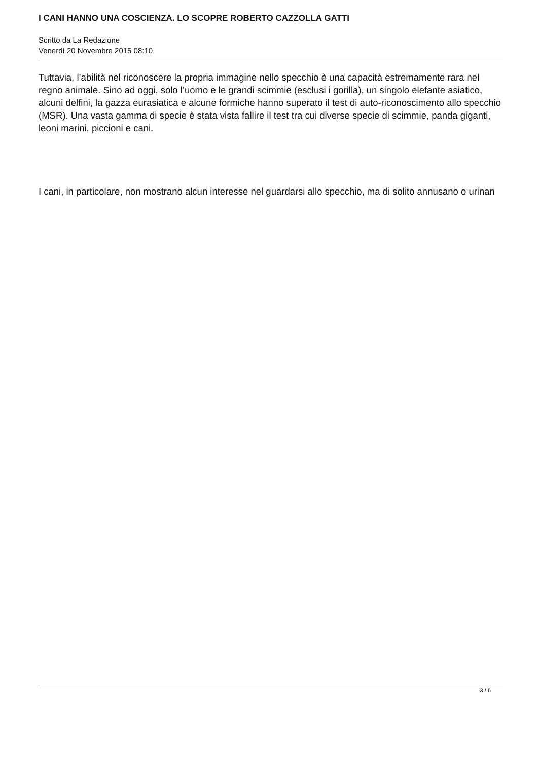I CANI HANNO UNA COSCIENZA. LO SCOPRE ROBERTO CAZZOLLA GATTI
Scritto da La Redazione
Venerdì 20 Novembre 2015 08:10
Tuttavia, l’abilità nel riconoscere la propria immagine nello specchio è una capacità estremamente rara nel regno animale. Sino ad oggi, solo l’uomo e le grandi scimmie (esclusi i gorilla), un singolo elefante asiatico, alcuni delfini, la gazza eurasiatica e alcune formiche hanno superato il test di auto-riconoscimento allo specchio (MSR). Una vasta gamma di specie è stata vista fallire il test tra cui diverse specie di scimmie, panda giganti, leoni marini, piccioni e cani.
I cani, in particolare, non mostrano alcun interesse nel guardarsi allo specchio, ma di solito annusano o urinan
3 / 6